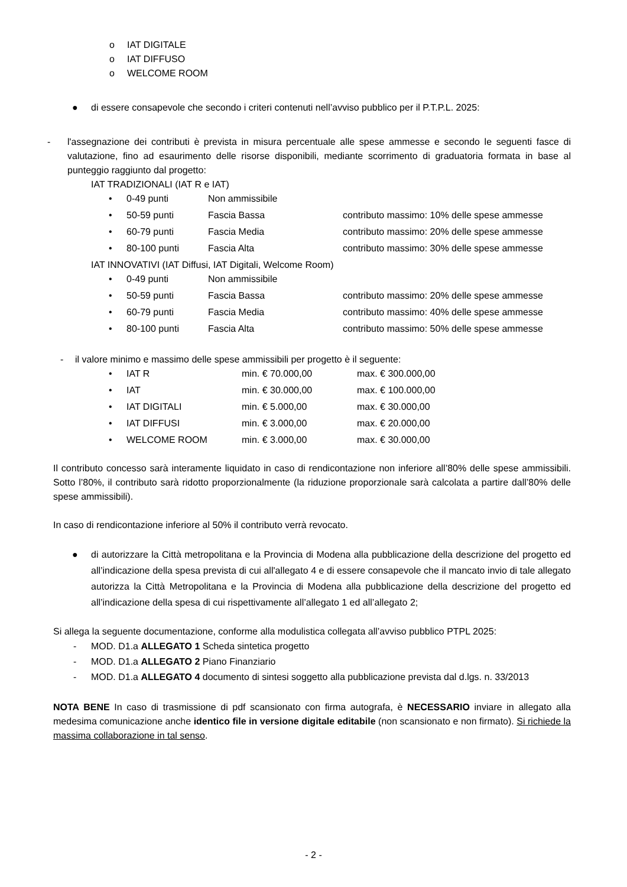o IAT DIGITALE
o IAT DIFFUSO
o WELCOME ROOM
● di essere consapevole che secondo i criteri contenuti nell’avviso pubblico per il P.T.P.L. 2025:
- l'assegnazione dei contributi è prevista in misura percentuale alle spese ammesse e secondo le seguenti fasce di valutazione, fino ad esaurimento delle risorse disponibili, mediante scorrimento di graduatoria formata in base al punteggio raggiunto dal progetto:
IAT TRADIZIONALI (IAT R e IAT)
| • | 0-49 punti | Non ammissibile | |
| • | 50-59 punti | Fascia Bassa | contributo massimo: 10% delle spese ammesse |
| • | 60-79 punti | Fascia Media | contributo massimo: 20% delle spese ammesse |
| • | 80-100 punti | Fascia Alta | contributo massimo: 30% delle spese ammesse |
IAT INNOVATIVI (IAT Diffusi, IAT Digitali, Welcome Room)
| • | 0-49 punti | Non ammissibile | |
| • | 50-59 punti | Fascia Bassa | contributo massimo: 20% delle spese ammesse |
| • | 60-79 punti | Fascia Media | contributo massimo: 40% delle spese ammesse |
| • | 80-100 punti | Fascia Alta | contributo massimo: 50% delle spese ammesse |
- il valore minimo e massimo delle spese ammissibili per progetto è il seguente:
| • | IAT R | min. € 70.000,00 | max. € 300.000,00 |
| • | IAT | min. € 30.000,00 | max. € 100.000,00 |
| • | IAT DIGITALI | min. € 5.000,00 | max. € 30.000,00 |
| • | IAT DIFFUSI | min. € 3.000,00 | max. € 20.000,00 |
| • | WELCOME ROOM | min. € 3.000,00 | max. € 30.000,00 |
Il contributo concesso sarà interamente liquidato in caso di rendicontazione non inferiore all’80% delle spese ammissibili. Sotto l’80%, il contributo sarà ridotto proporzionalmente (la riduzione proporzionale sarà calcolata a partire dall’80% delle spese ammissibili).
In caso di rendicontazione inferiore al 50% il contributo verrà revocato.
● di autorizzare la Città metropolitana e la Provincia di Modena alla pubblicazione della descrizione del progetto ed all’indicazione della spesa prevista di cui all'allegato 4 e di essere consapevole che il mancato invio di tale allegato autorizza la Città Metropolitana e la Provincia di Modena alla pubblicazione della descrizione del progetto ed all’indicazione della spesa di cui rispettivamente all’allegato 1 ed all’allegato 2;
Si allega la seguente documentazione, conforme alla modulistica collegata all’avviso pubblico PTPL 2025:
- MOD. D1.a ALLEGATO 1 Scheda sintetica progetto
- MOD. D1.a ALLEGATO 2 Piano Finanziario
- MOD. D1.a ALLEGATO 4 documento di sintesi soggetto alla pubblicazione prevista dal d.lgs. n. 33/2013
NOTA BENE In caso di trasmissione di pdf scansionato con firma autografa, è NECESSARIO inviare in allegato alla medesima comunicazione anche identico file in versione digitale editabile (non scansionato e non firmato). Si richiede la massima collaborazione in tal senso.
- 2 -